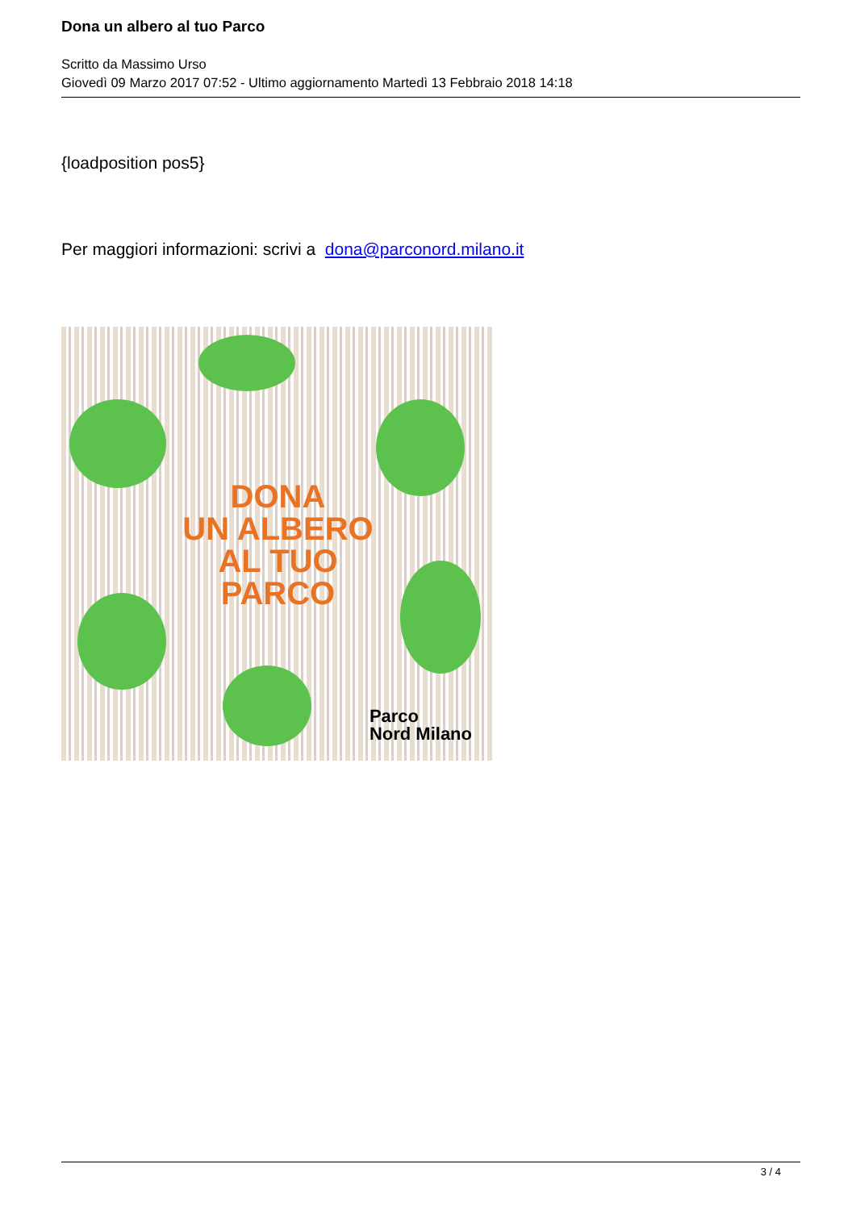Dona un albero al tuo Parco
Scritto da Massimo Urso
Giovedì 09 Marzo 2017 07:52 - Ultimo aggiornamento Martedì 13 Febbraio 2018 14:18
{loadposition pos5}
Per maggiori informazioni: scrivi a dona@parconord.milano.it
DONA
UN ALBERO
AL TUO
PARCO
Parco
Nord Milano
3 / 4